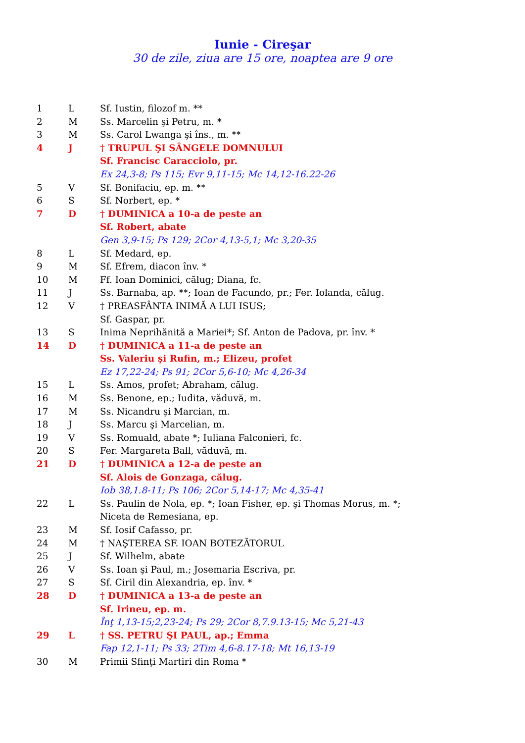Iunie - Cireşar
30 de zile, ziua are 15 ore, noaptea are 9 ore
| 1 | L | Sf. Iustin, filozof m. ** |
| 2 | M | Ss. Marcelin şi Petru, m. * |
| 3 | M | Ss. Carol Lwanga şi îns., m. ** |
| 4 | J | † TRUPUL ŞI SÂNGELE DOMNULUI |
| | | Sf. Francisc Caracciolo, pr. |
| | | Ex 24,3-8; Ps 115; Evr 9,11-15; Mc 14,12-16.22-26 |
| 5 | V | Sf. Bonifaciu, ep. m. ** |
| 6 | S | Sf. Norbert, ep. * |
| 7 | D | † DUMINICA a 10-a de peste an |
| | | Sf. Robert, abate |
| | | Gen 3,9-15; Ps 129; 2Cor 4,13-5,1; Mc 3,20-35 |
| 8 | L | Sf. Medard, ep. |
| 9 | M | Sf. Efrem, diacon înv. * |
| 10 | M | Ff. Ioan Dominici, călug; Diana, fc. |
| 11 | J | Ss. Barnaba, ap. **; Ioan de Facundo, pr.; Fer. Iolanda, călug. |
| 12 | V | † PREASFÂNTA INIMĂ A LUI ISUS; |
| | | Sf. Gaspar, pr. |
| 13 | S | Inima Neprihănită a Mariei*; Sf. Anton de Padova, pr. înv. * |
| 14 | D | † DUMINICA a 11-a de peste an |
| | | Ss. Valeriu şi Rufin, m.; Elizeu, profet |
| | | Ez 17,22-24; Ps 91; 2Cor 5,6-10; Mc 4,26-34 |
| 15 | L | Ss. Amos, profet; Abraham, călug. |
| 16 | M | Ss. Benone, ep.; Iudita, văduvă, m. |
| 17 | M | Ss. Nicandru şi Marcian, m. |
| 18 | J | Ss. Marcu şi Marcelian, m. |
| 19 | V | Ss. Romuald, abate *; Iuliana Falconieri, fc. |
| 20 | S | Fer. Margareta Ball, văduvă, m. |
| 21 | D | † DUMINICA a 12-a de peste an |
| | | Sf. Alois de Gonzaga, călug. |
| | | Iob 38,1.8-11; Ps 106; 2Cor 5,14-17; Mc 4,35-41 |
| 22 | L | Ss. Paulin de Nola, ep. *; Ioan Fisher, ep. şi Thomas Morus, m. *; |
| | | Niceta de Remesiana, ep. |
| 23 | M | Sf. Iosif Cafasso, pr. |
| 24 | M | † NAŞTEREA SF. IOAN BOTEZĂTORUL |
| 25 | J | Sf. Wilhelm, abate |
| 26 | V | Ss. Ioan şi Paul, m.; Josemaria Escriva, pr. |
| 27 | S | Sf. Ciril din Alexandria, ep. înv. * |
| 28 | D | † DUMINICA a 13-a de peste an |
| | | Sf. Irineu, ep. m. |
| | | Înţ 1,13-15;2,23-24; Ps 29; 2Cor 8,7.9.13-15; Mc 5,21-43 |
| 29 | L | † SS. PETRU ŞI PAUL, ap.; Emma |
| | | Fap 12,1-11; Ps 33; 2Tim 4,6-8.17-18; Mt 16,13-19 |
| 30 | M | Primii Sfinţi Martiri din Roma * |